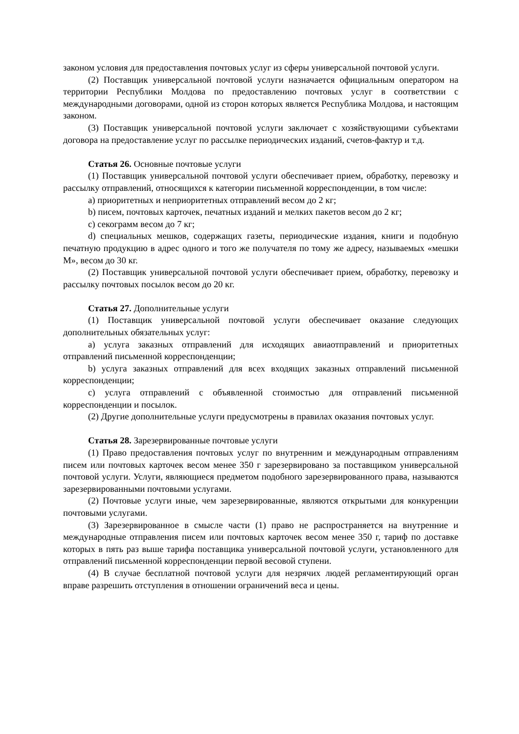законом условия для предоставления почтовых услуг из сферы универсальной почтовой услуги.
(2) Поставщик универсальной почтовой услуги назначается официальным оператором на территории Республики Молдова по предоставлению почтовых услуг в соответствии с международными договорами, одной из сторон которых является Республика Молдова, и настоящим законом.
(3) Поставщик универсальной почтовой услуги заключает с хозяйствующими субъектами договора на предоставление услуг по рассылке периодических изданий, счетов-фактур и т.д.
Статья 26. Основные почтовые услуги
(1) Поставщик универсальной почтовой услуги обеспечивает прием, обработку, перевозку и рассылку отправлений, относящихся к категории письменной корреспонденции, в том числе:
a) приоритетных и неприоритетных отправлений весом до 2 кг;
b) писем, почтовых карточек, печатных изданий и мелких пакетов весом до 2 кг;
c) секограмм весом до 7 кг;
d) специальных мешков, содержащих газеты, периодические издания, книги и подобную печатную продукцию в адрес одного и того же получателя по тому же адресу, называемых «мешки М», весом до 30 кг.
(2) Поставщик универсальной почтовой услуги обеспечивает прием, обработку, перевозку и рассылку почтовых посылок весом до 20 кг.
Статья 27. Дополнительные услуги
(1) Поставщик универсальной почтовой услуги обеспечивает оказание следующих дополнительных обязательных услуг:
a) услуга заказных отправлений для исходящих авиаотправлений и приоритетных отправлений письменной корреспонденции;
b) услуга заказных отправлений для всех входящих заказных отправлений письменной корреспонденции;
c) услуга отправлений с объявленной стоимостью для отправлений письменной корреспонденции и посылок.
(2) Другие дополнительные услуги предусмотрены в правилах оказания почтовых услуг.
Статья 28. Зарезервированные почтовые услуги
(1) Право предоставления почтовых услуг по внутренним и международным отправлениям писем или почтовых карточек весом менее 350 г зарезервировано за поставщиком универсальной почтовой услуги. Услуги, являющиеся предметом подобного зарезервированного права, называются зарезервированными почтовыми услугами.
(2) Почтовые услуги иные, чем зарезервированные, являются открытыми для конкуренции почтовыми услугами.
(3) Зарезервированное в смысле части (1) право не распространяется на внутренние и международные отправления писем или почтовых карточек весом менее 350 г, тариф по доставке которых в пять раз выше тарифа поставщика универсальной почтовой услуги, установленного для отправлений письменной корреспонденции первой весовой ступени.
(4) В случае бесплатной почтовой услуги для незрячих людей регламентирующий орган вправе разрешить отступления в отношении ограничений веса и цены.